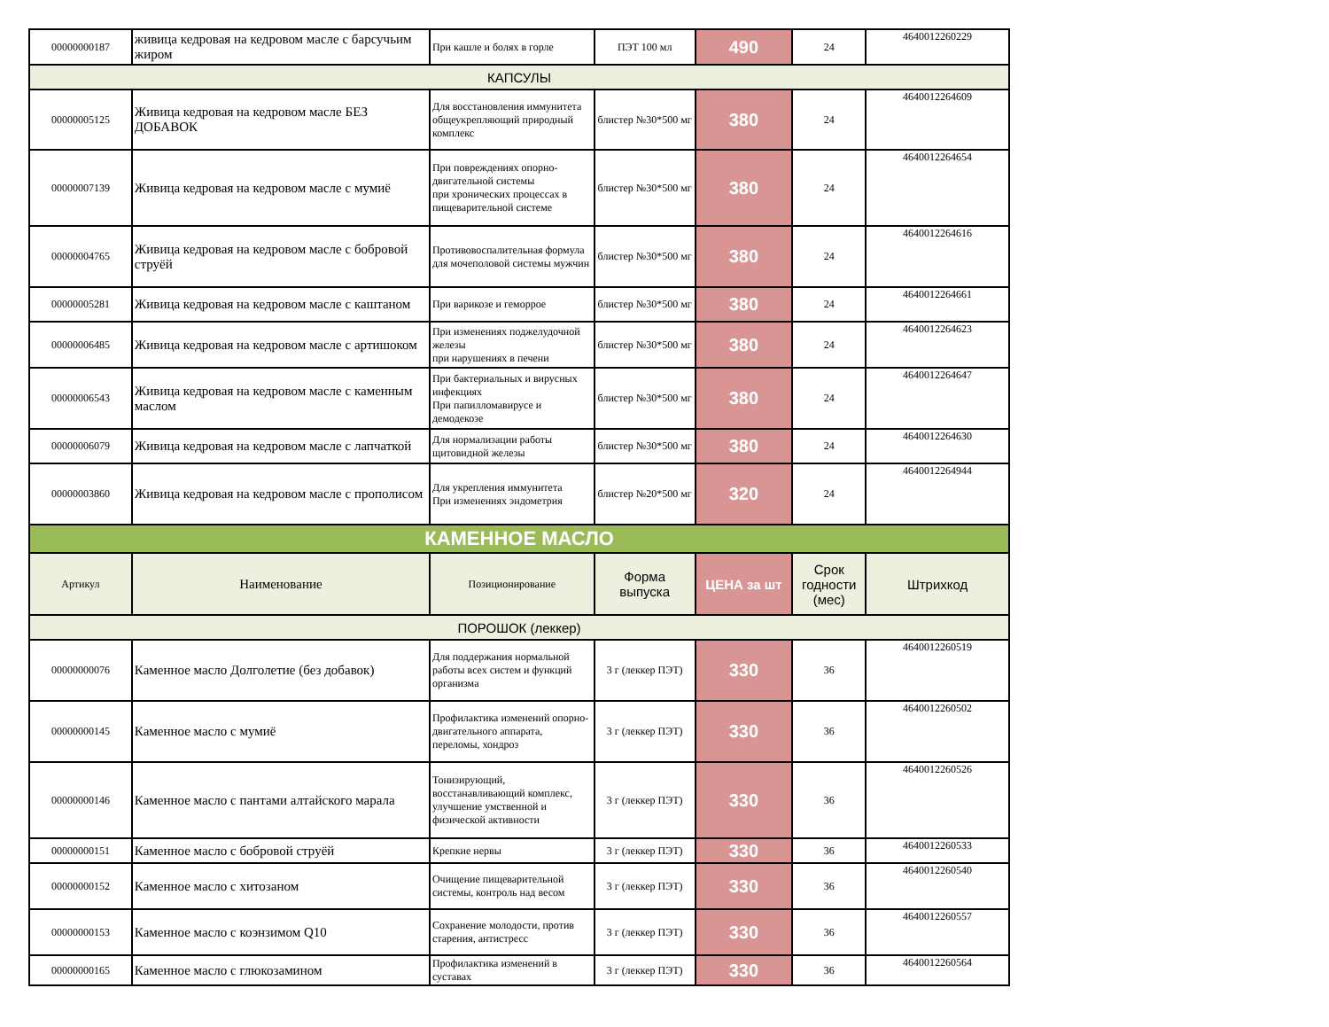| 00000000187 | живица кедровая на кедровом масле с барсучьим жиром | При кашле и болях в горле | ПЭТ 100 мл | 490 | 24 | 4640012260229 |
| КАПСУЛЫ | | | | | | |
| 00000005125 | Живица кедровая на кедровом масле БЕЗ ДОБАВОК | Для восстановления иммунитета общеукрепляющий природный комплекс | блистер №30*500 мг | 380 | 24 | 4640012264609 |
| 00000007139 | Живица кедровая на кедровом масле с мумиё | При повреждениях опорно-двигательной системы при хронических процессах в пищеварительной системе | блистер №30*500 мг | 380 | 24 | 4640012264654 |
| 00000004765 | Живица кедровая на кедровом масле с бобровой струёй | Противовоспалительная формула для мочеполовой системы мужчин | блистер №30*500 мг | 380 | 24 | 4640012264616 |
| 00000005281 | Живица кедровая на кедровом масле с каштаном | При варикозе и геморрое | блистер №30*500 мг | 380 | 24 | 4640012264661 |
| 00000006485 | Живица кедровая на кедровом масле с артишоком | При изменениях поджелудочной железы при нарушениях в печени | блистер №30*500 мг | 380 | 24 | 4640012264623 |
| 00000006543 | Живица кедровая на кедровом масле с каменным маслом | При бактериальных и вирусных инфекциях При папилломавирусе и демодекозе | блистер №30*500 мг | 380 | 24 | 4640012264647 |
| 00000006079 | Живица кедровая на кедровом масле с лапчаткой | Для нормализации работы щитовидной железы | блистер №30*500 мг | 380 | 24 | 4640012264630 |
| 00000003860 | Живица кедровая на кедровом масле с прополисом | Для укрепления иммунитета При изменениях эндометрия | блистер №20*500 мг | 320 | 24 | 4640012264944 |
| КАМЕННОЕ МАСЛО | | | | | | |
| Артикул | Наименование | Позиционирование | Форма выпуска | ЦЕНА за шт | Срок годности (мес) | Штрихкод |
| ПОРОШОК (леккер) | | | | | | |
| 00000000076 | Каменное масло Долголетие (без добавок) | Для поддержания нормальной работы всех систем и функций организма | 3 г (леккер ПЭТ) | 330 | 36 | 4640012260519 |
| 00000000145 | Каменное масло с мумиё | Профилактика изменений опорно-двигательного аппарата, переломы, хондроз | 3 г (леккер ПЭТ) | 330 | 36 | 4640012260502 |
| 00000000146 | Каменное масло с пантами алтайского марала | Тонизирующий, восстанавливающий комплекс, улучшение умственной и физической активности | 3 г (леккер ПЭТ) | 330 | 36 | 4640012260526 |
| 00000000151 | Каменное масло с бобровой струёй | Крепкие нервы | 3 г (леккер ПЭТ) | 330 | 36 | 4640012260533 |
| 00000000152 | Каменное масло с хитозаном | Очищение пищеварительной системы, контроль над весом | 3 г (леккер ПЭТ) | 330 | 36 | 4640012260540 |
| 00000000153 | Каменное масло с коэнзимом Q10 | Сохранение молодости, против старения, антистресс | 3 г (леккер ПЭТ) | 330 | 36 | 4640012260557 |
| 00000000165 | Каменное масло с глюкозамином | Профилактика изменений в суставах | 3 г (леккер ПЭТ) | 330 | 36 | 4640012260564 |